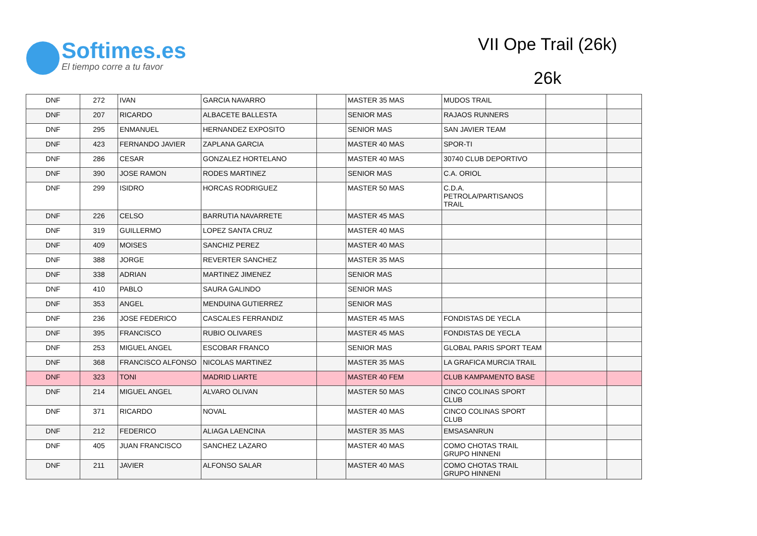Softimes.es
El tiempo corre a tu favor
VII Ope Trail (26k)
26k
| DNF | 272 | IVAN | GARCIA NAVARRO | | MASTER 35 MAS | MUDOS TRAIL | | |
| DNF | 207 | RICARDO | ALBACETE BALLESTA | | SENIOR MAS | RAJAOS RUNNERS | | |
| DNF | 295 | ENMANUEL | HERNANDEZ EXPOSITO | | SENIOR MAS | SAN JAVIER TEAM | | |
| DNF | 423 | FERNANDO JAVIER | ZAPLANA GARCIA | | MASTER 40 MAS | SPOR-TI | | |
| DNF | 286 | CESAR | GONZALEZ HORTELANO | | MASTER 40 MAS | 30740 CLUB DEPORTIVO | | |
| DNF | 390 | JOSE RAMON | RODES MARTINEZ | | SENIOR MAS | C.A. ORIOL | | |
| DNF | 299 | ISIDRO | HORCAS RODRIGUEZ | | MASTER 50 MAS | C.D.A. PETROLA/PARTISANOS TRAIL | | |
| DNF | 226 | CELSO | BARRUTIA NAVARRETE | | MASTER 45 MAS | | | |
| DNF | 319 | GUILLERMO | LOPEZ SANTA CRUZ | | MASTER 40 MAS | | | |
| DNF | 409 | MOISES | SANCHIZ PEREZ | | MASTER 40 MAS | | | |
| DNF | 388 | JORGE | REVERTER SANCHEZ | | MASTER 35 MAS | | | |
| DNF | 338 | ADRIAN | MARTINEZ JIMENEZ | | SENIOR MAS | | | |
| DNF | 410 | PABLO | SAURA GALINDO | | SENIOR MAS | | | |
| DNF | 353 | ANGEL | MENDUINA GUTIERREZ | | SENIOR MAS | | | |
| DNF | 236 | JOSE FEDERICO | CASCALES FERRANDIZ | | MASTER 45 MAS | FONDISTAS DE YECLA | | |
| DNF | 395 | FRANCISCO | RUBIO OLIVARES | | MASTER 45 MAS | FONDISTAS DE YECLA | | |
| DNF | 253 | MIGUEL ANGEL | ESCOBAR FRANCO | | SENIOR MAS | GLOBAL PARIS SPORT TEAM | | |
| DNF | 368 | FRANCISCO ALFONSO | NICOLAS MARTINEZ | | MASTER 35 MAS | LA GRAFICA MURCIA TRAIL | | |
| DNF | 323 | TONI | MADRID LIARTE | | MASTER 40 FEM | CLUB KAMPAMENTO BASE | | |
| DNF | 214 | MIGUEL ANGEL | ALVARO OLIVAN | | MASTER 50 MAS | CINCO COLINAS SPORT CLUB | | |
| DNF | 371 | RICARDO | NOVAL | | MASTER 40 MAS | CINCO COLINAS SPORT CLUB | | |
| DNF | 212 | FEDERICO | ALIAGA LAENCINA | | MASTER 35 MAS | EMSASANRUN | | |
| DNF | 405 | JUAN FRANCISCO | SANCHEZ LAZARO | | MASTER 40 MAS | COMO CHOTAS TRAIL GRUPO HINNENI | | |
| DNF | 211 | JAVIER | ALFONSO SALAR | | MASTER 40 MAS | COMO CHOTAS TRAIL GRUPO HINNENI | | |